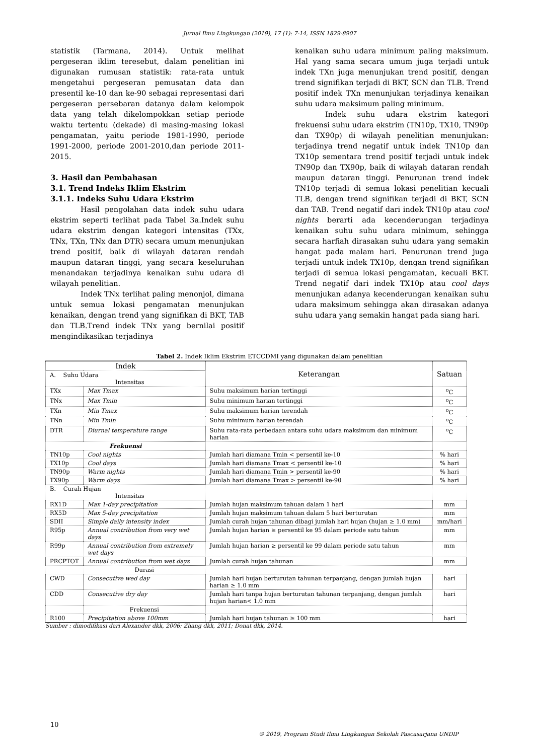Jurnal Ilmu Lingkungan (2019), 17 (1): 7-14, ISSN 1829-8907
statistik (Tarmana, 2014). Untuk melihat pergeseran iklim teresebut, dalam penelitian ini digunakan rumusan statistik: rata-rata untuk mengetahui pergeseran pemusatan data dan presentil ke-10 dan ke-90 sebagai representasi dari pergeseran persebaran datanya dalam kelompok data yang telah dikelompokkan setiap periode waktu tertentu (dekade) di masing-masing lokasi pengamatan, yaitu periode 1981-1990, periode 1991-2000, periode 2001-2010,dan periode 2011-2015.
3. Hasil dan Pembahasan
3.1. Trend Indeks Iklim Ekstrim
3.1.1. Indeks Suhu Udara Ekstrim
Hasil pengolahan data indek suhu udara ekstrim seperti terlihat pada Tabel 3a.Indek suhu udara ekstrim dengan kategori intensitas (TXx, TNx, TXn, TNx dan DTR) secara umum menunjukan trend positif, baik di wilayah dataran rendah maupun dataran tinggi, yang secara keseluruhan menandakan terjadinya kenaikan suhu udara di wilayah penelitian.
Indek TNx terlihat paling menonjol, dimana untuk semua lokasi pengamatan menunjukan kenaikan, dengan trend yang signifikan di BKT, TAB dan TLB.Trend indek TNx yang bernilai positif mengindikasikan terjadinya
kenaikan suhu udara minimum paling maksimum. Hal yang sama secara umum juga terjadi untuk indek TXn juga menunjukan trend positif, dengan trend signifikan terjadi di BKT, SCN dan TLB. Trend positif indek TXn menunjukan terjadinya kenaikan suhu udara maksimum paling minimum.
Indek suhu udara ekstrim kategori frekuensi suhu udara ekstrim (TN10p, TX10, TN90p dan TX90p) di wilayah penelitian menunjukan: terjadinya trend negatif untuk indek TN10p dan TX10p sementara trend positif terjadi untuk indek TN90p dan TX90p, baik di wilayah dataran rendah maupun dataran tinggi. Penurunan trend indek TN10p terjadi di semua lokasi penelitian kecuali TLB, dengan trend signifikan terjadi di BKT, SCN dan TAB. Trend negatif dari indek TN10p atau cool nights berarti ada kecenderungan terjadinya kenaikan suhu suhu udara minimum, sehingga secara harfiah dirasakan suhu udara yang semakin hangat pada malam hari. Penurunan trend juga terjadi untuk indek TX10p, dengan trend signifikan terjadi di semua lokasi pengamatan, kecuali BKT. Trend negatif dari indek TX10p atau cool days menunjukan adanya kecenderungan kenaikan suhu udara maksimum sehingga akan dirasakan adanya suhu udara yang semakin hangat pada siang hari.
Tabel 2. Indek Iklim Ekstrim ETCCDMI yang digunakan dalam penelitian
| Indek | | Keterangan | Satuan |
| --- | --- | --- | --- |
| A. Suhu Udara Intensitas | | | |
| TXx | Max Tmax | Suhu maksimum harian tertinggi | <sup>o</sup> C |
| TNx | Max Tmin | Suhu minimum harian tertinggi | <sup>o</sup> C |
| TXn | Min Tmax | Suhu maksimum harian terendah | <sup>o</sup> C |
| TNn | Min Tmin | Suhu minimum harian terendah | <sup>o</sup> C |
| DTR | Diurnal temperature range | Suhu rata-rata perbedaan antara suhu udara maksimum dan minimum harian | <sup>o</sup> C |
| Frekuensi | | | |
| TN10p | Cool nights | Jumlah hari diamana Tmin < persentil ke-10 | % hari |
| TX10p | Cool days | Jumlah hari diamana Tmax < persentil ke-10 | % hari |
| TN90p | Warm nights | Jumlah hari diamana Tmin > persentil ke-90 | % hari |
| TX90p | Warm days | Jumlah hari diamana Tmax > persentil ke-90 | % hari |
| B. Curah Hujan Intensitas | | | |
| RX1D | Max 1-day precipitation | Jumlah hujan maksimum tahuan dalam 1 hari | mm |
| RX5D | Max 5-day precipitation | Jumlah hujan maksimum tahuan dalam 5 hari berturutan | mm |
| SDII | Simple daily intensity index | Jumlah curah hujan tahunan dibagi jumlah hari hujan (hujan ≥ 1.0 mm) | mm/hari |
| R95p | Annual contribution from very wet days | Jumlah hujan harian ≥ persentil ke 95 dalam periode satu tahun | mm |
| R99p | Annual contribution from extremely wet days | Jumlah hujan harian ≥ persentil ke 99 dalam periode satu tahun | mm |
| PRCPTOT | Annual contribution from wet days | Jumlah curah hujan tahunan | mm |
| | Durasi | | |
| CWD | Consecutive wed day | Jumlah hari hujan berturutan tahunan terpanjang, dengan jumlah hujan harian ≥ 1.0 mm | hari |
| CDD | Consecutive dry day | Jumlah hari tanpa hujan berturutan tahunan terpanjang, dengan jumlah hujan harian< 1.0 mm | hari |
| | Frekuensi | | |
| R100 | Precipitation above 100mm | Jumlah hari hujan tahunan ≥ 100 mm | hari |
Sumber : dimodifikasi dari Alexander dkk, 2006; Zhang dkk, 2011; Donat dkk, 2014.
10
© 2019, Program Studi Ilmu Lingkungan Sekolah Pascasarjana UNDIP